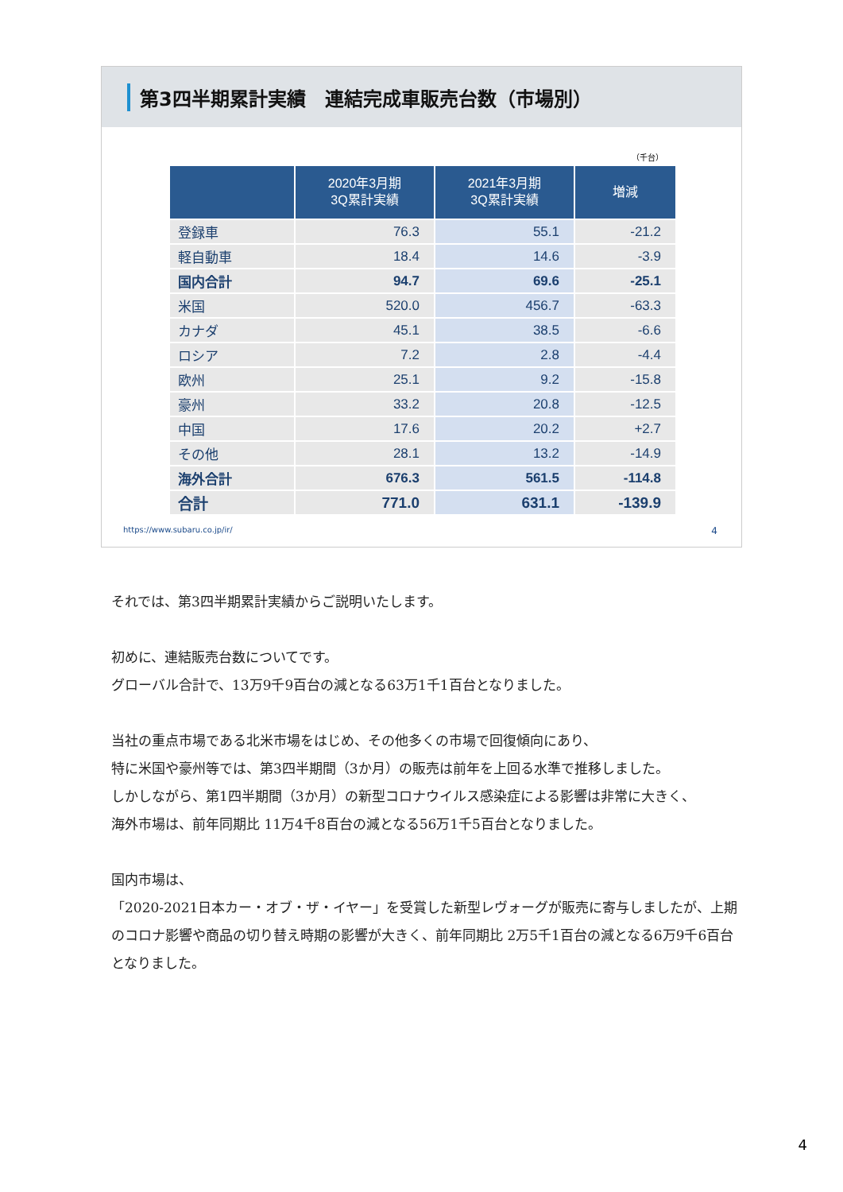第3四半期累計実績　連結完成車販売台数（市場別）
（千台）
| | 2020年3月期 3Q累計実績 | 2021年3月期 3Q累計実績 | 増減 |
| --- | --- | --- | --- |
| 登録車 | 76.3 | 55.1 | -21.2 |
| 軽自動車 | 18.4 | 14.6 | -3.9 |
| 国内合計 | 94.7 | 69.6 | -25.1 |
| 米国 | 520.0 | 456.7 | -63.3 |
| カナダ | 45.1 | 38.5 | -6.6 |
| ロシア | 7.2 | 2.8 | -4.4 |
| 欧州 | 25.1 | 9.2 | -15.8 |
| 豪州 | 33.2 | 20.8 | -12.5 |
| 中国 | 17.6 | 20.2 | +2.7 |
| その他 | 28.1 | 13.2 | -14.9 |
| 海外合計 | 676.3 | 561.5 | -114.8 |
| 合計 | 771.0 | 631.1 | -139.9 |
https://www.subaru.co.jp/ir/ 4
それでは、第3四半期累計実績からご説明いたします。
初めに、連結販売台数についてです。
グローバル合計で、13万9千9百台の減となる63万1千1百台となりました。
当社の重点市場である北米市場をはじめ、その他多くの市場で回復傾向にあり、
特に米国や豪州等では、第3四半期間（3か月）の販売は前年を上回る水準で推移しました。
しかしながら、第1四半期間（3か月）の新型コロナウイルス感染症による影響は非常に大きく、
海外市場は、前年同期比 11万4千8百台の減となる56万1千5百台となりました。
国内市場は、
「2020-2021日本カー・オブ・ザ・イヤー」を受賞した新型レヴォーグが販売に寄与しましたが、上期のコロナ影響や商品の切り替え時期の影響が大きく、前年同期比 2万5千1百台の減となる6万9千6百台となりました。
4